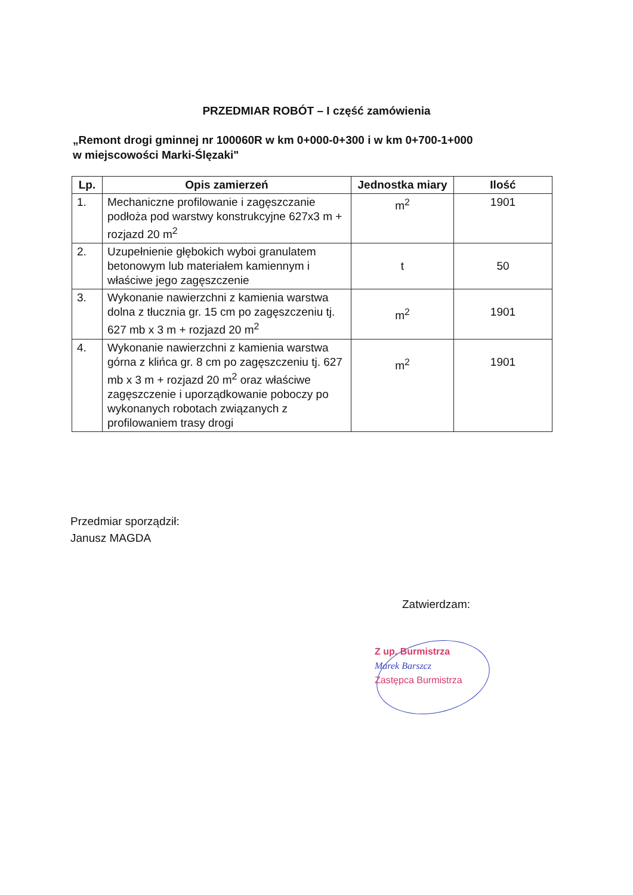PRZEDMIAR ROBÓT – I część zamówienia
„Remont drogi gminnej nr 100060R w km 0+000-0+300 i w km 0+700-1+000
w miejscowości Marki-Ślęzaki"
| Lp. | Opis zamierzeń | Jednostka miary | Ilość |
| --- | --- | --- | --- |
| 1. | Mechaniczne profilowanie i zagęszczanie podłoża pod warstwy konstrukcyjne 627x3 m + rozjazd 20 m<sup>2</sup> | m<sup>2</sup> | 1901 |
| 2. | Uzupełnienie głębokich wyboi granulatem betonowym lub materiałem kamiennym i właściwe jego zagęszczenie | t | 50 |
| 3. | Wykonanie nawierzchni z kamienia warstwa dolna z tłucznia gr. 15 cm po zagęszczeniu tj. 627 mb x 3 m + rozjazd 20 m<sup>2</sup> | m<sup>2</sup> | 1901 |
| 4. | Wykonanie nawierzchni z kamienia warstwa górna z klińca gr. 8 cm po zagęszczeniu tj. 627 mb x 3 m + rozjazd 20 m<sup>2</sup> oraz właściwe zagęszczenie i uporządkowanie poboczy po wykonanych robotach związanych z profilowaniem trasy drogi | m<sup>2</sup> | 1901 |
Przedmiar sporządził:
Janusz MAGDA
Zatwierdzam:
Z up. Burmistrza
Marek Barszcz
Zastępca Burmistrza